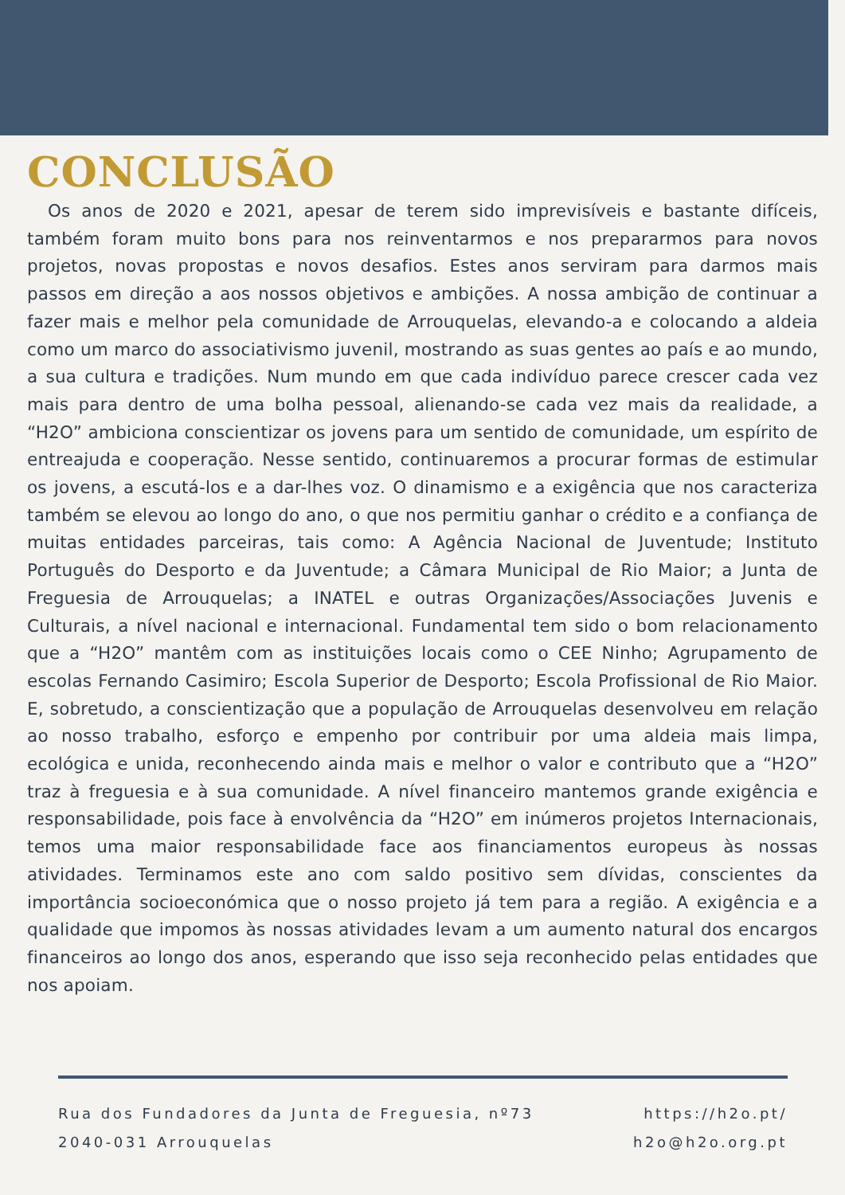CONCLUSÃO
Os anos de 2020 e 2021, apesar de terem sido imprevisíveis e bastante difíceis, também foram muito bons para nos reinventarmos e nos prepararmos para novos projetos, novas propostas e novos desafios. Estes anos serviram para darmos mais passos em direção a aos nossos objetivos e ambições. A nossa ambição de continuar a fazer mais e melhor pela comunidade de Arrouquelas, elevando-a e colocando a aldeia como um marco do associativismo juvenil, mostrando as suas gentes ao país e ao mundo, a sua cultura e tradições. Num mundo em que cada indivíduo parece crescer cada vez mais para dentro de uma bolha pessoal, alienando-se cada vez mais da realidade, a “H2O” ambiciona conscientizar os jovens para um sentido de comunidade, um espírito de entreajuda e cooperação. Nesse sentido, continuaremos a procurar formas de estimular os jovens, a escutá-los e a dar-lhes voz. O dinamismo e a exigência que nos caracteriza também se elevou ao longo do ano, o que nos permitiu ganhar o crédito e a confiança de muitas entidades parceiras, tais como: A Agência Nacional de Juventude; Instituto Português do Desporto e da Juventude; a Câmara Municipal de Rio Maior; a Junta de Freguesia de Arrouquelas; a INATEL e outras Organizações/Associações Juvenis e Culturais, a nível nacional e internacional. Fundamental tem sido o bom relacionamento que a “H2O” mantêm com as instituições locais como o CEE Ninho; Agrupamento de escolas Fernando Casimiro; Escola Superior de Desporto; Escola Profissional de Rio Maior. E, sobretudo, a conscientização que a população de Arrouquelas desenvolveu em relação ao nosso trabalho, esforço e empenho por contribuir por uma aldeia mais limpa, ecológica e unida, reconhecendo ainda mais e melhor o valor e contributo que a “H2O” traz à freguesia e à sua comunidade. A nível financeiro mantemos grande exigência e responsabilidade, pois face à envolvência da “H2O” em inúmeros projetos Internacionais, temos uma maior responsabilidade face aos financiamentos europeus às nossas atividades. Terminamos este ano com saldo positivo sem dívidas, conscientes da importância socioeconómica que o nosso projeto já tem para a região. A exigência e a qualidade que impomos às nossas atividades levam a um aumento natural dos encargos financeiros ao longo dos anos, esperando que isso seja reconhecido pelas entidades que nos apoiam.
Rua dos Fundadores da Junta de Freguesia, nº73
2040-031 Arrouquelas
https://h2o.pt/
h2o@h2o.org.pt